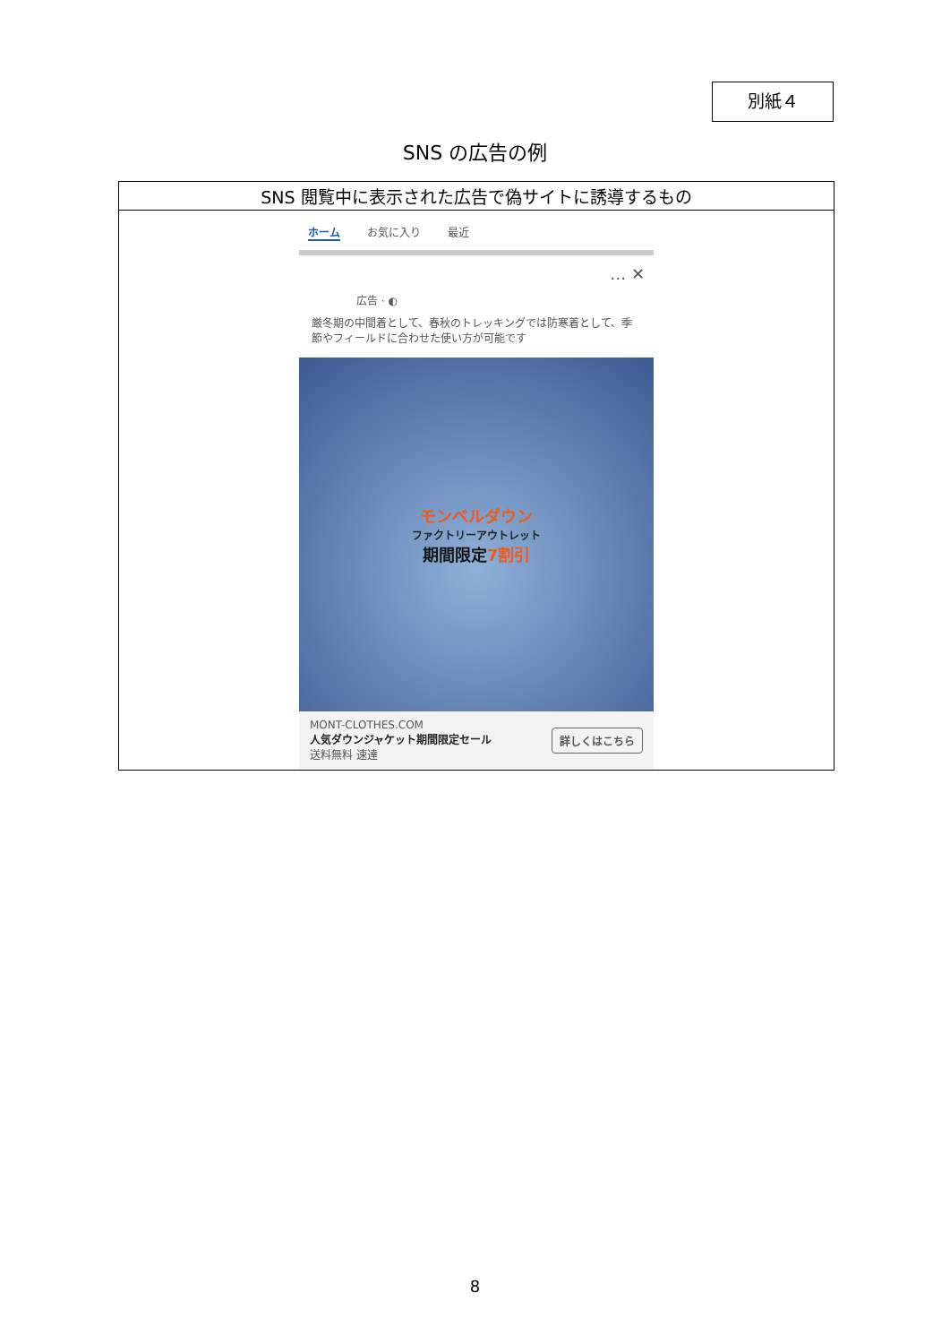別紙４
SNS の広告の例
| SNS 閲覧中に表示された広告で偽サイトに誘導するもの |
| --- |
| ホーム お気に入り 最近 … ✕ 広告 · ◐ 厳冬期の中間着として、春秋のトレッキングでは防寒着として、季節やフィールドに合わせた使い方が可能です モンベルダウン ファクトリーアウトレット 期間限定 7割引 MONT-CLOTHES.COM 人気ダウンジャケット期間限定セール 送料無料 速達 詳しくはこちら |
8